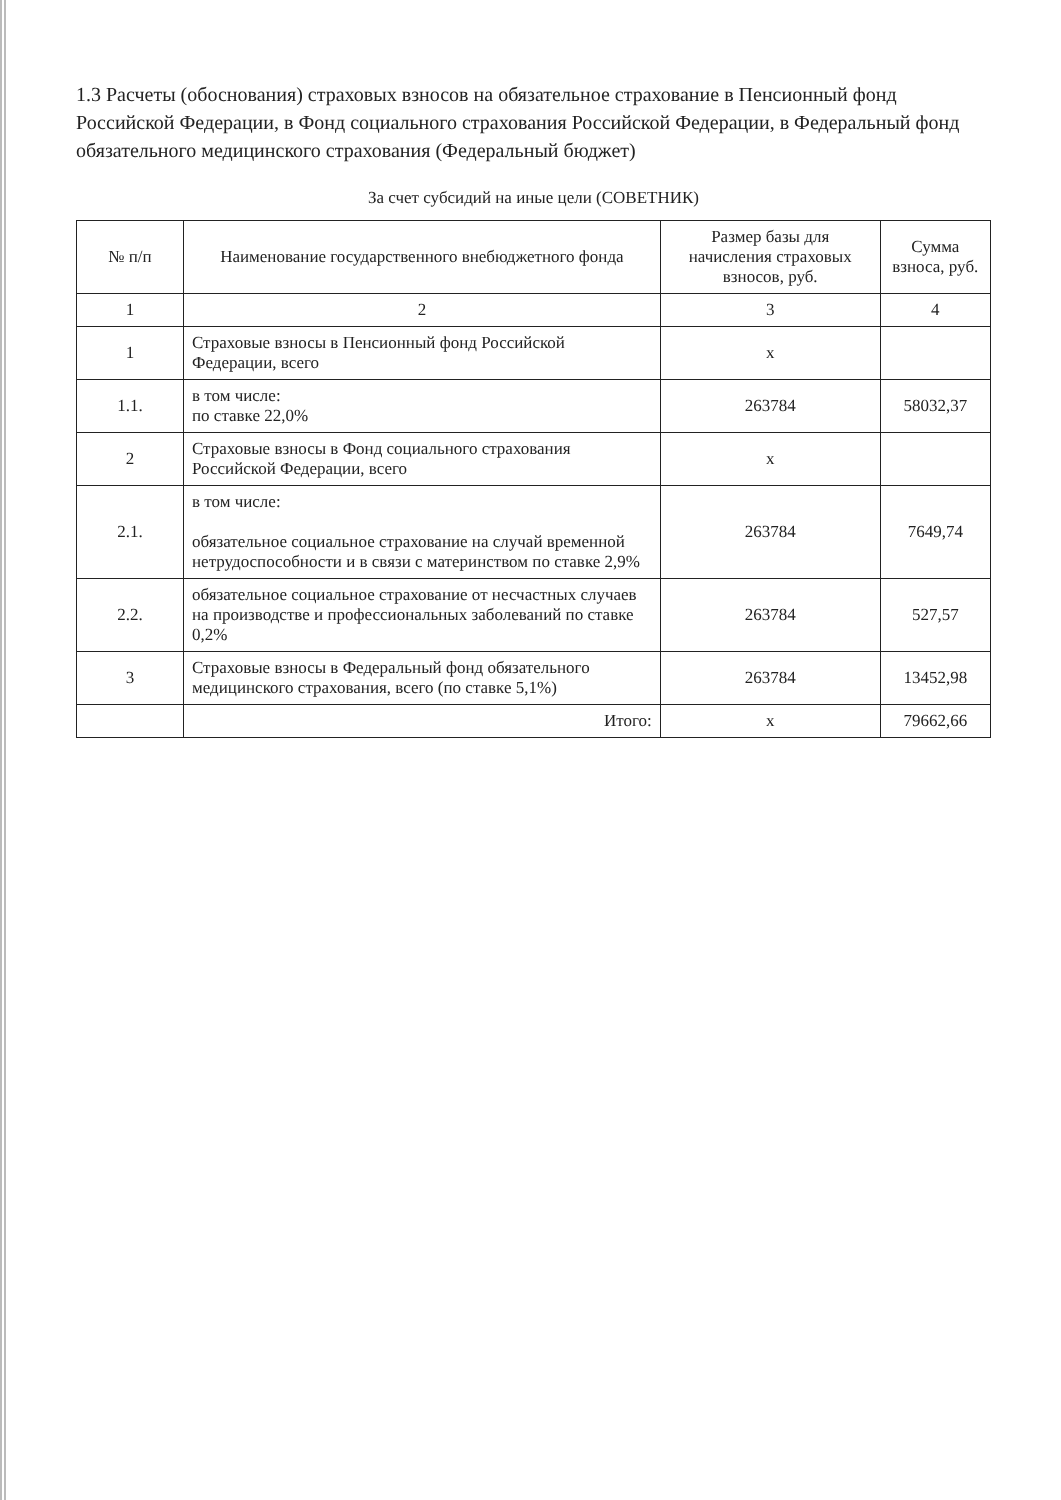1.3 Расчеты (обоснования) страховых взносов на обязательное страхование в Пенсионный фонд Российской Федерации, в Фонд социального страхования Российской Федерации, в Федеральный фонд обязательного медицинского страхования (Федеральный бюджет)
За счет субсидий на иные цели (СОВЕТНИК)
| № п/п | Наименование государственного внебюджетного фонда | Размер базы для начисления страховых взносов, руб. | Сумма взноса, руб. |
| --- | --- | --- | --- |
| 1 | 2 | 3 | 4 |
| 1 | Страховые взносы в Пенсионный фонд Российской Федерации, всего | x | |
| 1.1. | в том числе: по ставке 22,0% | 263784 | 58032,37 |
| 2 | Страховые взносы в Фонд социального страхования Российской Федерации, всего | x | |
| 2.1. | в том числе: обязательное социальное страхование на случай временной нетрудоспособности и в связи с материнством по ставке 2,9% | 263784 | 7649,74 |
| 2.2. | обязательное социальное страхование от несчастных случаев на производстве и профессиональных заболеваний по ставке 0,2% | 263784 | 527,57 |
| 3 | Страховые взносы в Федеральный фонд обязательного медицинского страхования, всего (по ставке 5,1%) | 263784 | 13452,98 |
| | Итого: | x | 79662,66 |